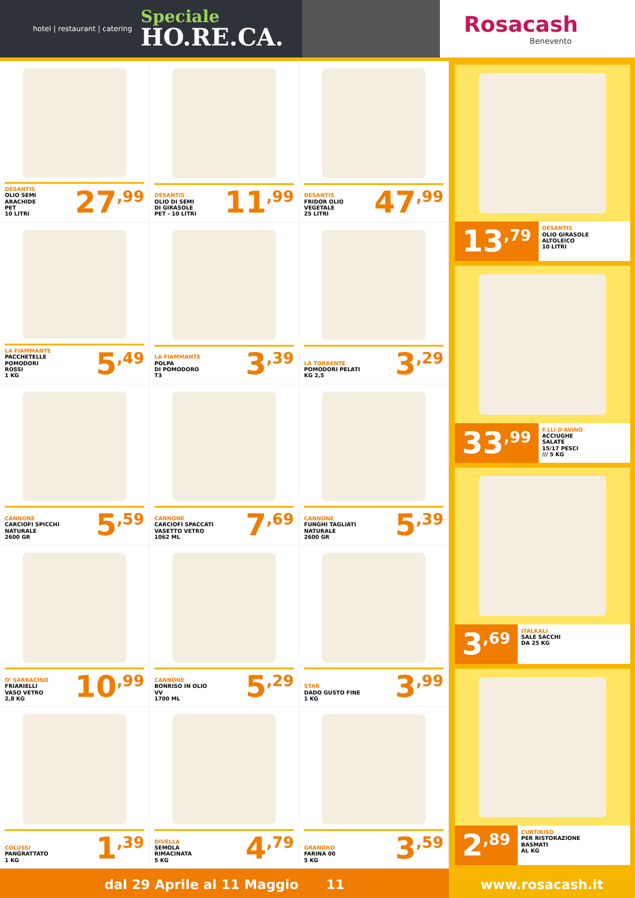hotel | restaurant | catering
Speciale
HO.RE.CA.
Rosacash
Benevento
DESANTIS
OLIO SEMI
ARACHIDE
PET
10 LITRI
27<sup>,99</sup>
DESANTIS
OLIO DI SEMI
DI GIRASOLE
PET - 10 LITRI
11<sup>,99</sup>
DESANTIS
FRIDOR OLIO
VEGETALE
25 LITRI
47<sup>,99</sup>
LA FIAMMANTE
PACCHETELLE
POMODORI
ROSSI
1 KG
5<sup>,49</sup>
LA FIAMMANTE
POLPA
DI POMODORO
T3
3<sup>,39</sup>
LA TORRENTE
POMODORI PELATI
KG 2,5
3<sup>,29</sup>
CANNONE
CARCIOFI SPICCHI
NATURALE
2600 GR
5<sup>,59</sup>
CANNONE
CARCIOFI SPACCATI
VASETTO VETRO
1062 ML
7<sup>,69</sup>
CANNONE
FUNGHI TAGLIATI
NATURALE
2600 GR
5<sup>,39</sup>
O' SARRACINO
FRIARIELLI
VASO VETRO
2,8 KG
10<sup>,99</sup>
CANNONE
BONRISO IN OLIO
VV
1700 ML
5<sup>,29</sup>
STAR
DADO GUSTO FINE
1 KG
3<sup>,99</sup>
COLUSSI
PANGRATTATO
1 KG
1<sup>,39</sup>
DIVELLA
SEMOLA
RIMACINATA
5 KG
4<sup>,79</sup>
GRANORO
FARINA 00
5 KG
3<sup>,59</sup>
13<sup>,79</sup>
DESANTIS
OLIO GIRASOLE
ALTOLEICO
10 LITRI
33<sup>,99</sup>
F.LLI D'AVINO
ACCIUGHE
SALATE
15/17 PESCI
/// 5 KG
3<sup>,69</sup>
ITALKALI
SALE SACCHI
DA 25 KG
2<sup>,89</sup>
CURTIRISO
PER RISTORAZIONE
BASMATI
AL KG
dal 29 Aprile al 11 Maggio 11
www.rosacash.it